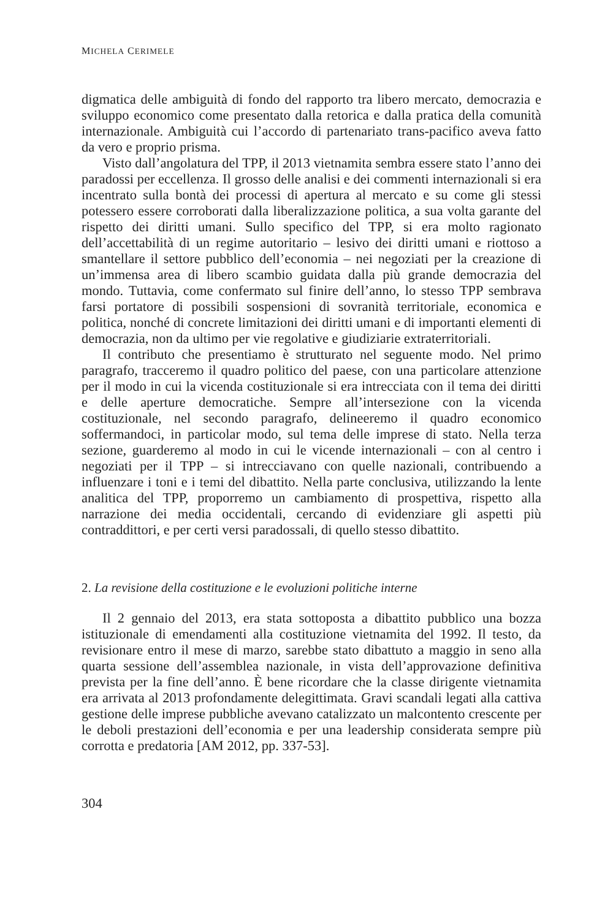MICHELA CERIMELE
digmatica delle ambiguità di fondo del rapporto tra libero mercato, democrazia e sviluppo economico come presentato dalla retorica e dalla pratica della comunità internazionale. Ambiguità cui l’accordo di partenariato trans-pacifico aveva fatto da vero e proprio prisma.
Visto dall’angolatura del TPP, il 2013 vietnamita sembra essere stato l’anno dei paradossi per eccellenza. Il grosso delle analisi e dei commenti internazionali si era incentrato sulla bontà dei processi di apertura al mercato e su come gli stessi potessero essere corroborati dalla liberalizzazione politica, a sua volta garante del rispetto dei diritti umani. Sullo specifico del TPP, si era molto ragionato dell’accettabilità di un regime autoritario – lesivo dei diritti umani e riottoso a smantellare il settore pubblico dell’economia – nei negoziati per la creazione di un’immensa area di libero scambio guidata dalla più grande democrazia del mondo. Tuttavia, come confermato sul finire dell’anno, lo stesso TPP sembrava farsi portatore di possibili sospensioni di sovranità territoriale, economica e politica, nonché di concrete limitazioni dei diritti umani e di importanti elementi di democrazia, non da ultimo per vie regolative e giudiziarie extraterritoriali.
Il contributo che presentiamo è strutturato nel seguente modo. Nel primo paragrafo, tracceremo il quadro politico del paese, con una particolare attenzione per il modo in cui la vicenda costituzionale si era intrecciata con il tema dei diritti e delle aperture democratiche. Sempre all’intersezione con la vicenda costituzionale, nel secondo paragrafo, delineeremo il quadro economico soffermandoci, in particolar modo, sul tema delle imprese di stato. Nella terza sezione, guarderemo al modo in cui le vicende internazionali – con al centro i negoziati per il TPP – si intrecciavano con quelle nazionali, contribuendo a influenzare i toni e i temi del dibattito. Nella parte conclusiva, utilizzando la lente analitica del TPP, proporremo un cambiamento di prospettiva, rispetto alla narrazione dei media occidentali, cercando di evidenziare gli aspetti più contraddittori, e per certi versi paradossali, di quello stesso dibattito.
2. La revisione della costituzione e le evoluzioni politiche interne
Il 2 gennaio del 2013, era stata sottoposta a dibattito pubblico una bozza istituzionale di emendamenti alla costituzione vietnamita del 1992. Il testo, da revisionare entro il mese di marzo, sarebbe stato dibattuto a maggio in seno alla quarta sessione dell’assemblea nazionale, in vista dell’approvazione definitiva prevista per la fine dell’anno. È bene ricordare che la classe dirigente vietnamita era arrivata al 2013 profondamente delegittimata. Gravi scandali legati alla cattiva gestione delle imprese pubbliche avevano catalizzato un malcontento crescente per le deboli prestazioni dell’economia e per una leadership considerata sempre più corrotta e predatoria [AM 2012, pp. 337-53].
304